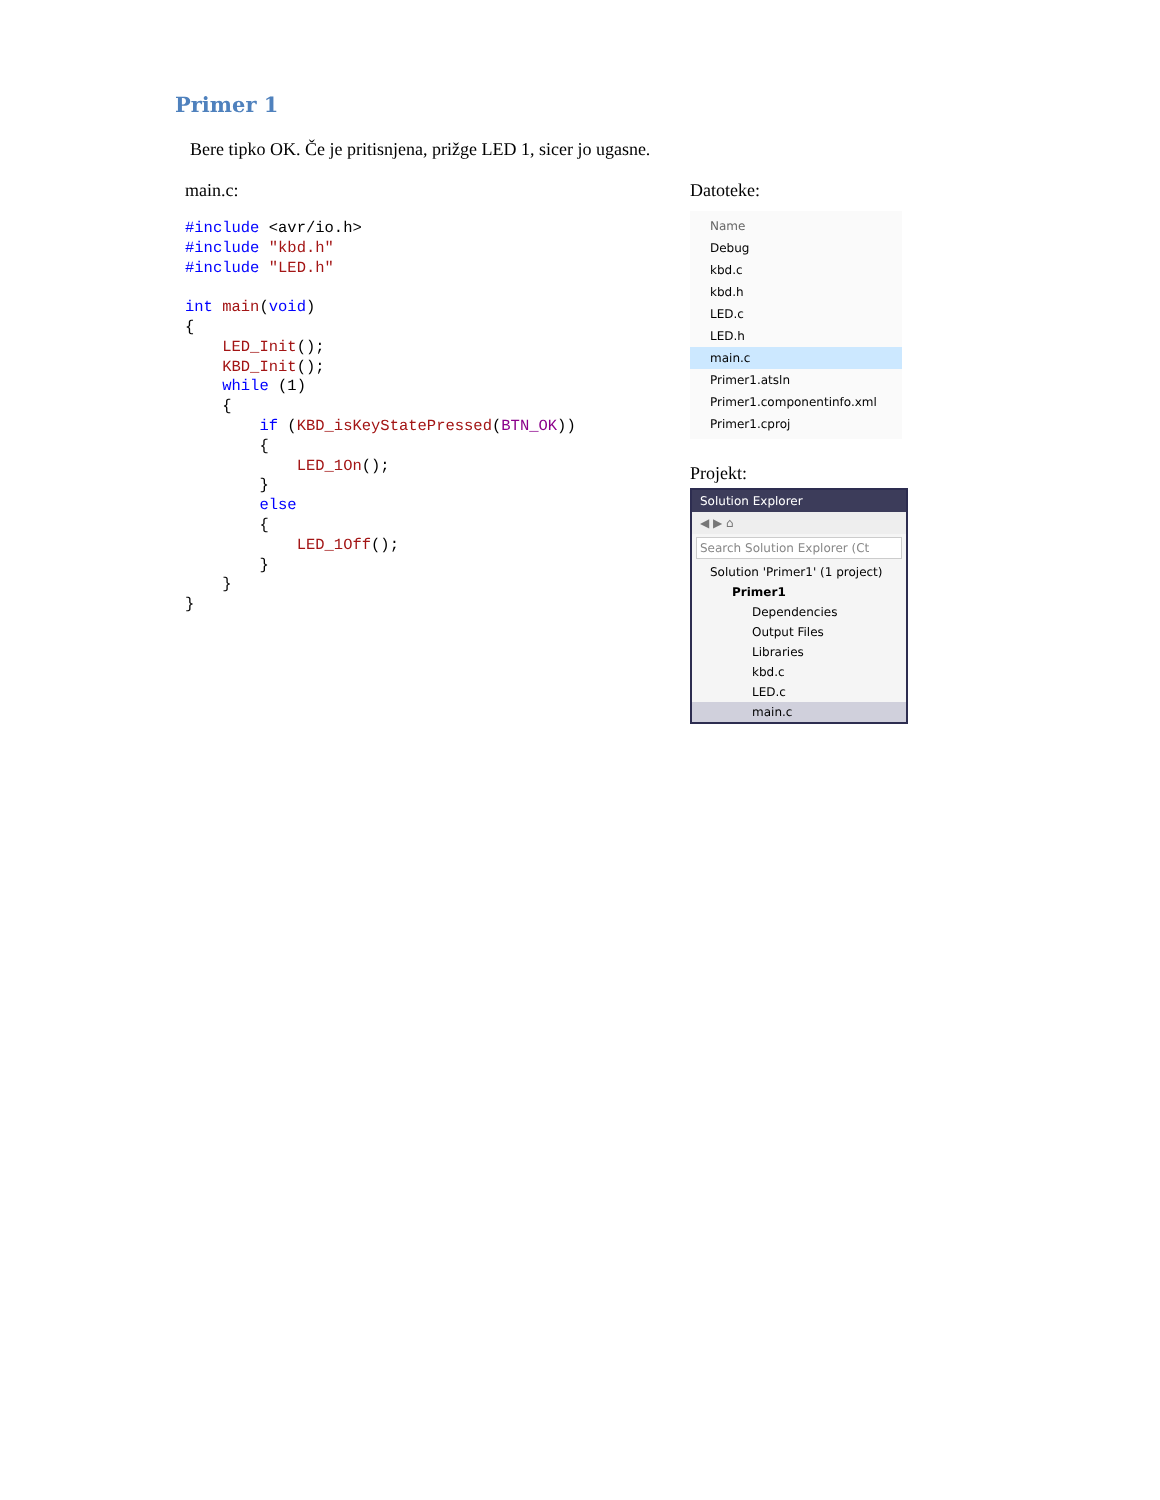Primer 1
Bere tipko OK. Če je pritisnjena, prižge LED 1, sicer jo ugasne.
main.c:
#include <avr/io.h>
#include "kbd.h"
#include "LED.h"

int main(void)
{
    LED_Init();
    KBD_Init();
    while (1)
    {
        if (KBD_isKeyStatePressed(BTN_OK))
        {
            LED_1On();
        }
        else
        {
            LED_1Off();
        }
    }
}
Datoteke:
Name
Debug
kbd.c
kbd.h
LED.c
LED.h
main.c
Primer1.atsln
Primer1.componentinfo.xml
Primer1.cproj
Projekt:
Solution Explorer
◀ ▶ ⌂
Search Solution Explorer (Ct
Solution 'Primer1' (1 project)
Primer1
Dependencies
Output Files
Libraries
kbd.c
LED.c
main.c